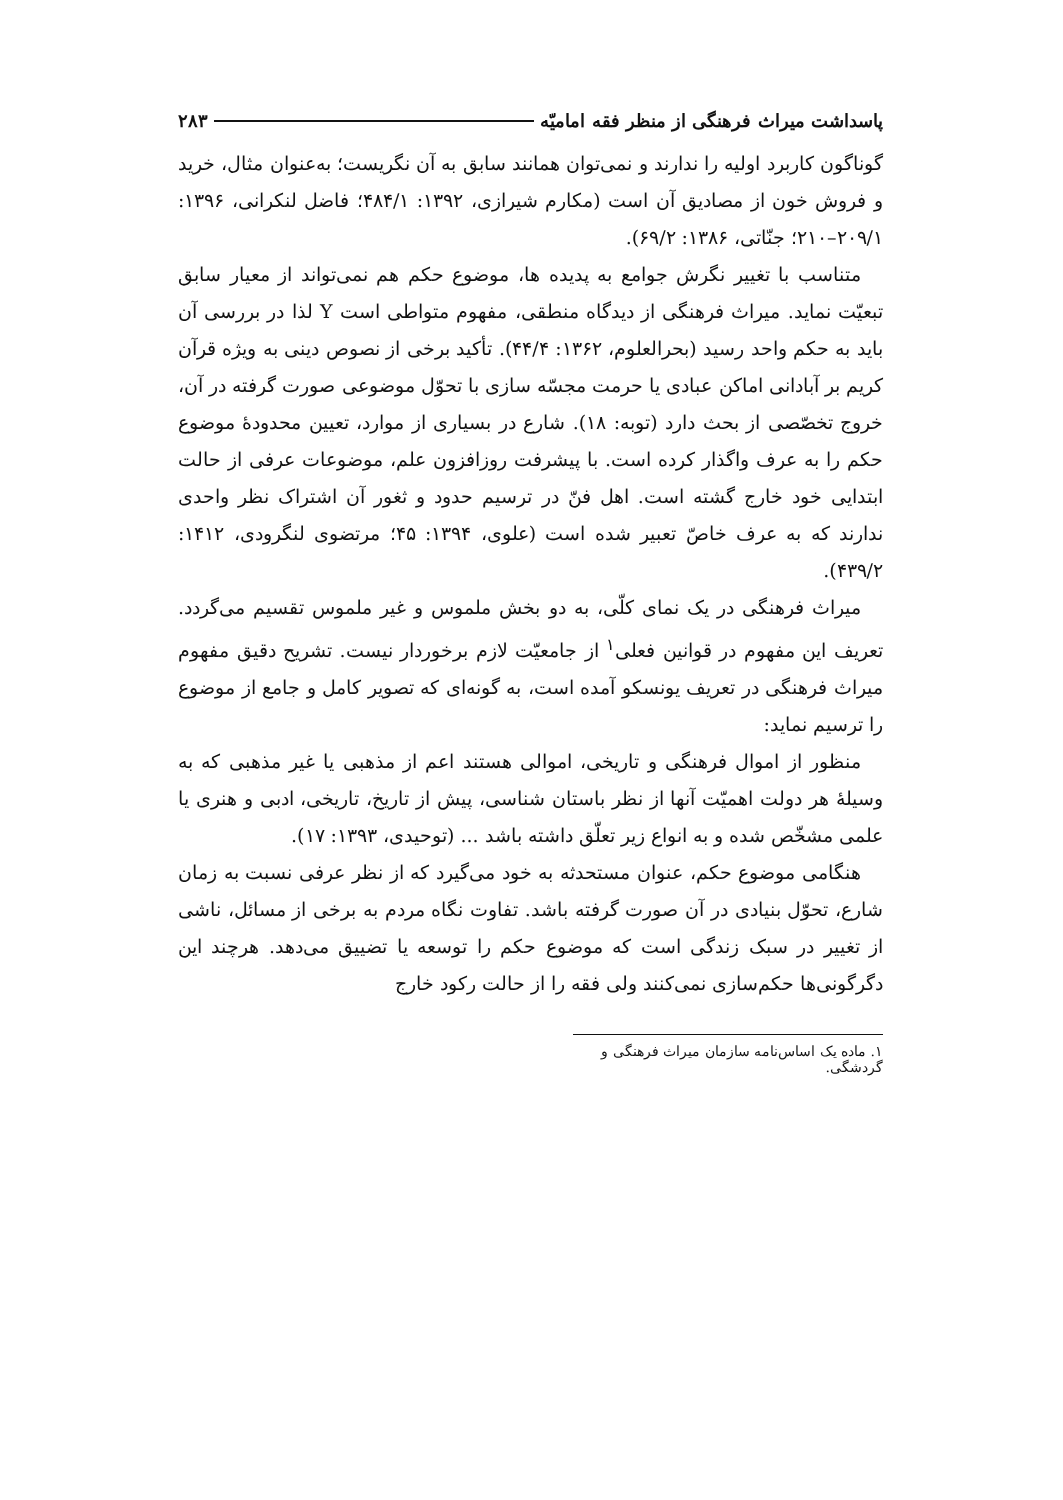پاسداشت میراث فرهنگی از منظر فقه امامیّه ۲۸۳
گوناگون کاربرد اولیه را ندارند و نمی‌توان همانند سابق به آن نگریست؛ به‌عنوان مثال، خرید و فروش خون از مصادیق آن است (مکارم شیرازی، ۱۳۹۲: ۴۸۴/۱؛ فاضل لنکرانی، ۱۳۹۶: ۲۰۹/۱–۲۱۰؛ جنّاتی، ۱۳۸۶: ۶۹/۲).
متناسب با تغییر نگرش جوامع به پدیده ها، موضوع حکم هم نمی‌تواند از معیار سابق تبعیّت نماید. میراث فرهنگی از دیدگاه منطقی، مفهوم متواطی است Y لذا در بررسی آن باید به حکم واحد رسید (بحرالعلوم، ۱۳۶۲: ۴۴/۴). تأکید برخی از نصوص دینی به ویژه قرآن کریم بر آبادانی اماکن عبادی یا حرمت مجسّه سازی با تحوّل موضوعی صورت گرفته در آن، خروج تخصّصی از بحث دارد (توبه: ۱۸). شارع در بسیاری از موارد، تعیین محدودهٔ موضوع حکم را به عرف واگذار کرده است. با پیشرفت روزافزون علم، موضوعات عرفی از حالت ابتدایی خود خارج گشته است. اهل فنّ در ترسیم حدود و ثغور آن اشتراک نظر واحدی ندارند که به عرف خاصّ تعبیر شده است (علوی، ۱۳۹۴: ۴۵؛ مرتضوی لنگرودی، ۱۴۱۲: ۴۳۹/۲).
میراث فرهنگی در یک نمای کلّی، به دو بخش ملموس و غیر ملموس تقسیم می‌گردد. تعریف این مفهوم در قوانین فعلی<sup>۱</sup> از جامعیّت لازم برخوردار نیست. تشریح دقیق مفهوم میراث فرهنگی در تعریف یونسکو آمده است، به گونه‌ای که تصویر کامل و جامع از موضوع را ترسیم نماید:
منظور از اموال فرهنگی و تاریخی، اموالی هستند اعم از مذهبی یا غیر مذهبی که به وسیلهٔ هر دولت اهمیّت آنها از نظر باستان شناسی، پیش از تاریخ، تاریخی، ادبی و هنری یا علمی مشخّص شده و به انواع زیر تعلّق داشته باشد ... (توحیدی، ۱۳۹۳: ۱۷).
هنگامی موضوع حکم، عنوان مستحدثه به خود می‌گیرد که از نظر عرفی نسبت به زمان شارع، تحوّل بنیادی در آن صورت گرفته باشد. تفاوت نگاه مردم به برخی از مسائل، ناشی از تغییر در سبک زندگی است که موضوع حکم را توسعه یا تضییق می‌دهد. هرچند این دگرگونی‌ها حکم‌سازی نمی‌کنند ولی فقه را از حالت رکود خارج
۱. ماده یک اساس‌نامه سازمان میراث فرهنگی و گردشگی.